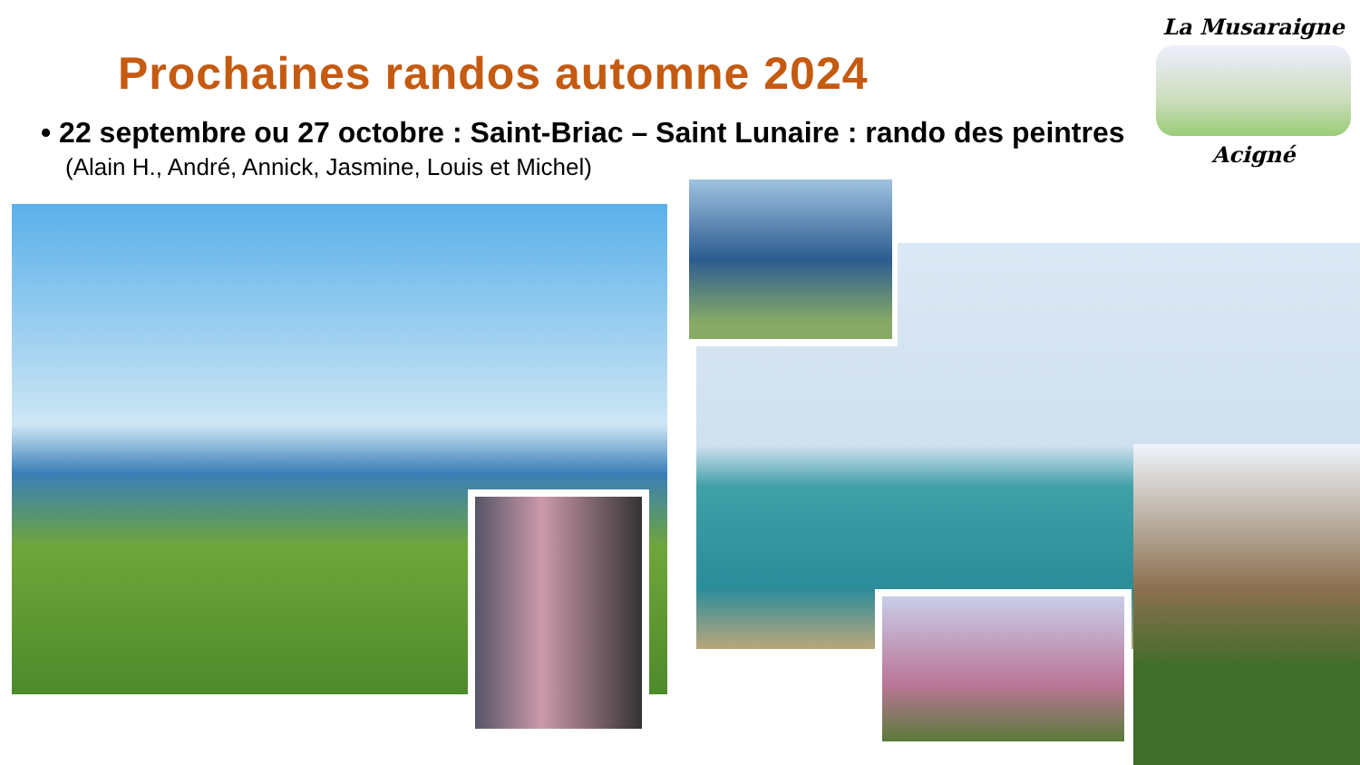Prochaines randos automne 2024
• 22 septembre ou 27 octobre : Saint-Briac – Saint Lunaire : rando des peintres
(Alain H., André, Annick, Jasmine, Louis et Michel)
La Musaraigne
Acigné